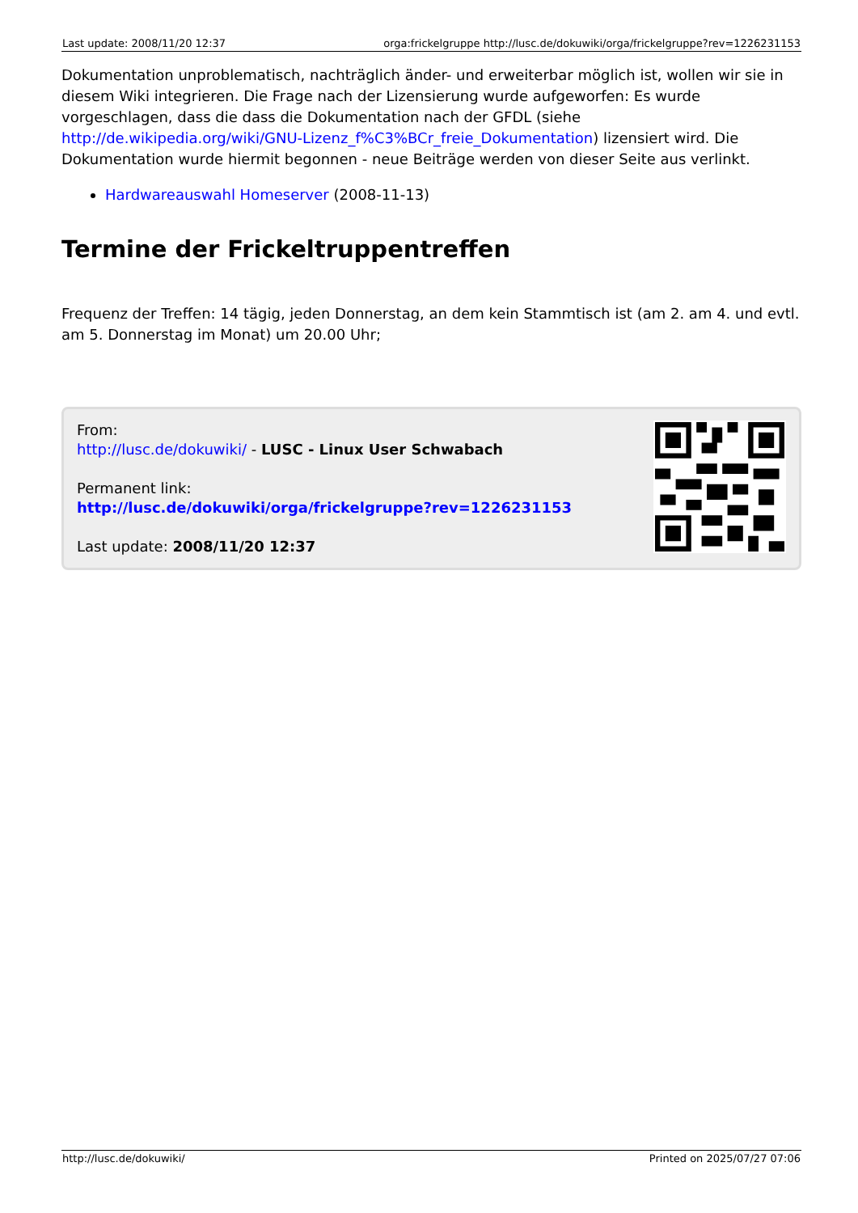Last update: 2008/11/20 12:37 orga:frickelgruppe http://lusc.de/dokuwiki/orga/frickelgruppe?rev=1226231153
Dokumentation unproblematisch, nachträglich änder- und erweiterbar möglich ist, wollen wir sie in diesem Wiki integrieren. Die Frage nach der Lizensierung wurde aufgeworfen: Es wurde vorgeschlagen, dass die dass die Dokumentation nach der GFDL (siehe http://de.wikipedia.org/wiki/GNU-Lizenz_f%C3%BCr_freie_Dokumentation) lizensiert wird. Die Dokumentation wurde hiermit begonnen - neue Beiträge werden von dieser Seite aus verlinkt.
Hardwareauswahl Homeserver (2008-11-13)
Termine der Frickeltruppentreffen
Frequenz der Treffen: 14 tägig, jeden Donnerstag, an dem kein Stammtisch ist (am 2. am 4. und evtl. am 5. Donnerstag im Monat) um 20.00 Uhr;
From:
http://lusc.de/dokuwiki/ - LUSC - Linux User Schwabach
Permanent link:
http://lusc.de/dokuwiki/orga/frickelgruppe?rev=1226231153
Last update: 2008/11/20 12:37
http://lusc.de/dokuwiki/ Printed on 2025/07/27 07:06